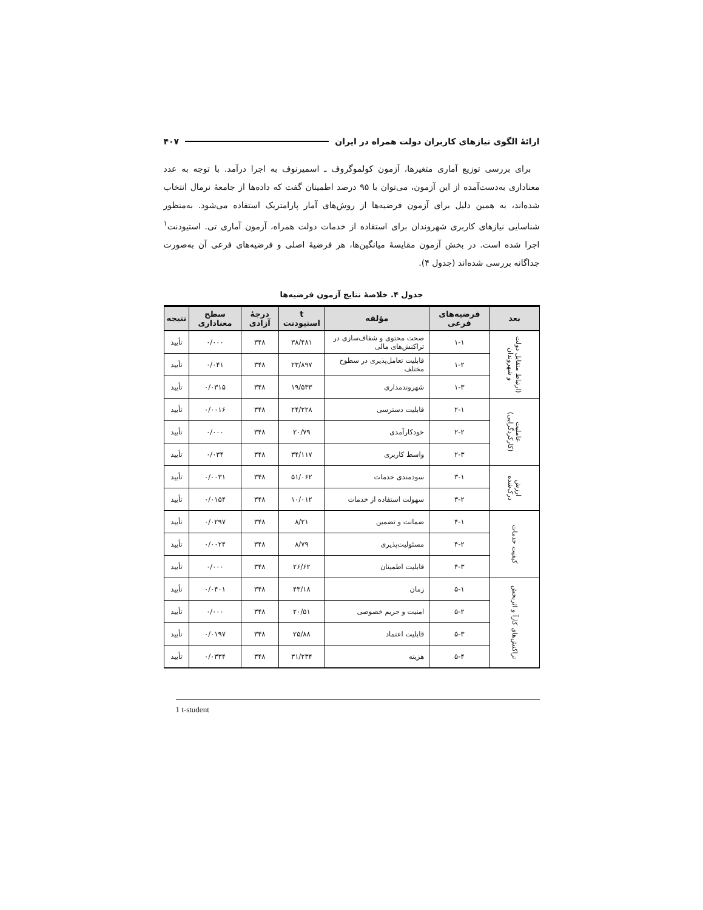ارائهٔ الگوی نیازهای کاربران دولت همراه در ایران ۴۰۷
برای بررسی توزیع آماری متغیرها، آزمون کولموگروف ـ اسمیرنوف به اجرا درآمد. با توجه به عدد معناداری به‌دست‌آمده از این آزمون، می‌توان با ۹۵ درصد اطمینان گفت که داده‌ها از جامعهٔ نرمال انتخاب شده‌اند، به همین دلیل برای آزمون فرضیه‌ها از روش‌های آمار پارامتریک استفاده می‌شود. به‌منظور شناسایی نیازهای کاربری شهروندان برای استفاده از خدمات دولت همراه، آزمون آماری تی. استیودنت<sup>۱</sup> اجرا شده است. در بخش آزمون مقایسهٔ میانگین‌ها، هر فرضیهٔ اصلی و فرضیه‌های فرعی آن به‌صورت جداگانه بررسی شده‌اند (جدول ۴).
جدول ۴. خلاصهٔ نتایج آزمون فرضیه‌ها
| بعد | فرضیه‌های فرعی | مؤلفه | t استیودنت | درجهٔ آزادی | سطح معناداری | نتیجه |
| --- | --- | --- | --- | --- | --- | --- |
| (ارتباط متقابل دولت و شهروندان | ۱-۱ | صحت محتوی و شفاف‌سازی در تراکنش‌های مالی | ۳۸/۴۸۱ | ۳۴۸ | ۰/۰۰۰ | تأیید |
| | ۱-۲ | قابلیت تعامل‌پذیری در سطوح مختلف | ۲۳/۸۹۷ | ۳۴۸ | ۰/۰۴۱ | تأیید |
| | ۱-۳ | شهروندمداری | ۱۹/۵۳۳ | ۳۴۸ | ۰/۰۳۱۵ | تأیید |
| عاملیت (کارکردگرایی) | ۲-۱ | قابلیت دسترسی | ۲۴/۲۲۸ | ۳۴۸ | ۰/۰۰۱۶ | تأیید |
| | ۲-۲ | خودکارآمدی | ۲۰/۷۹ | ۳۴۸ | ۰/۰۰۰ | تأیید |
| | ۲-۳ | واسط کاربری | ۳۴/۱۱۷ | ۳۴۸ | ۰/۰۳۴ | تأیید |
| ارزش درک‌شده | ۳-۱ | سودمندی خدمات | ۵۱/۰۶۲ | ۳۴۸ | ۰/۰۰۳۱ | تأیید |
| | ۳-۲ | سهولت استفاده از خدمات | ۱۰/۰۱۲ | ۳۴۸ | ۰/۰۱۵۴ | تأیید |
| کیفیت خدمات | ۴-۱ | ضمانت و تضمین | ۸/۲۱ | ۳۴۸ | ۰/۰۲۹۷ | تأیید |
| | ۴-۲ | مسئولیت‌پذیری | ۸/۷۹ | ۳۴۸ | ۰/۰۰۲۴ | تأیید |
| | ۴-۳ | قابلیت اطمینان | ۲۶/۶۲ | ۳۴۸ | ۰/۰۰۰ | تأیید |
| تراکنش‌های کارآ و اثربخش | ۵-۱ | زمان | ۴۳/۱۸ | ۳۴۸ | ۰/۰۴۰۱ | تأیید |
| | ۵-۲ | امنیت و حریم خصوصی | ۲۰/۵۱ | ۳۴۸ | ۰/۰۰۰ | تأیید |
| | ۵-۳ | قابلیت اعتماد | ۲۵/۸۸ | ۳۴۸ | ۰/۰۱۹۷ | تأیید |
| | ۵-۴ | هزینه | ۳۱/۲۳۴ | ۳۴۸ | ۰/۰۳۳۴ | تأیید |
1 t-student